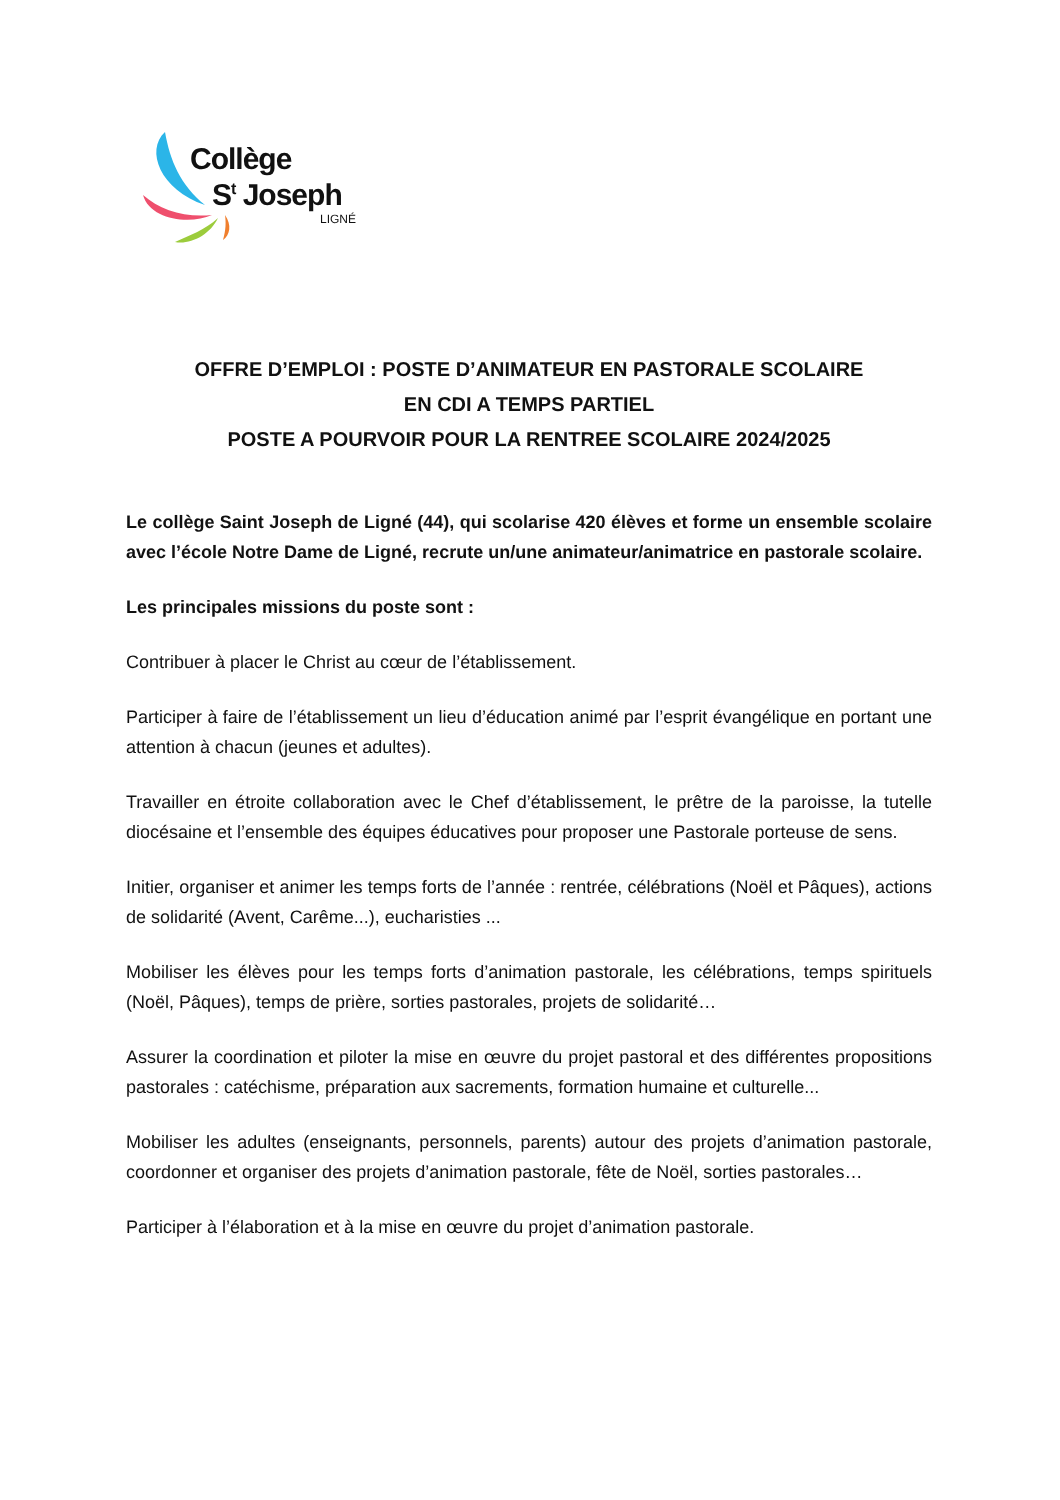Collège
S<sup>t</sup> Joseph
LIGNÉ
OFFRE D’EMPLOI : POSTE D’ANIMATEUR EN PASTORALE SCOLAIRE
EN CDI A TEMPS PARTIEL
POSTE A POURVOIR POUR LA RENTREE SCOLAIRE 2024/2025
Le collège Saint Joseph de Ligné (44), qui scolarise 420 élèves et forme un ensemble scolaire avec l’école Notre Dame de Ligné, recrute un/une animateur/animatrice en pastorale scolaire.
Les principales missions du poste sont :
Contribuer à placer le Christ au cœur de l’établissement.
Participer à faire de l’établissement un lieu d’éducation animé par l’esprit évangélique en portant une attention à chacun (jeunes et adultes).
Travailler en étroite collaboration avec le Chef d’établissement, le prêtre de la paroisse, la tutelle diocésaine et l’ensemble des équipes éducatives pour proposer une Pastorale porteuse de sens.
Initier, organiser et animer les temps forts de l’année : rentrée, célébrations (Noël et Pâques), actions de solidarité (Avent, Carême...), eucharisties ...
Mobiliser les élèves pour les temps forts d’animation pastorale, les célébrations, temps spirituels (Noël, Pâques), temps de prière, sorties pastorales, projets de solidarité…
Assurer la coordination et piloter la mise en œuvre du projet pastoral et des différentes propositions pastorales : catéchisme, préparation aux sacrements, formation humaine et culturelle...
Mobiliser les adultes (enseignants, personnels, parents) autour des projets d’animation pastorale, coordonner et organiser des projets d’animation pastorale, fête de Noël, sorties pastorales…
Participer à l’élaboration et à la mise en œuvre du projet d’animation pastorale.